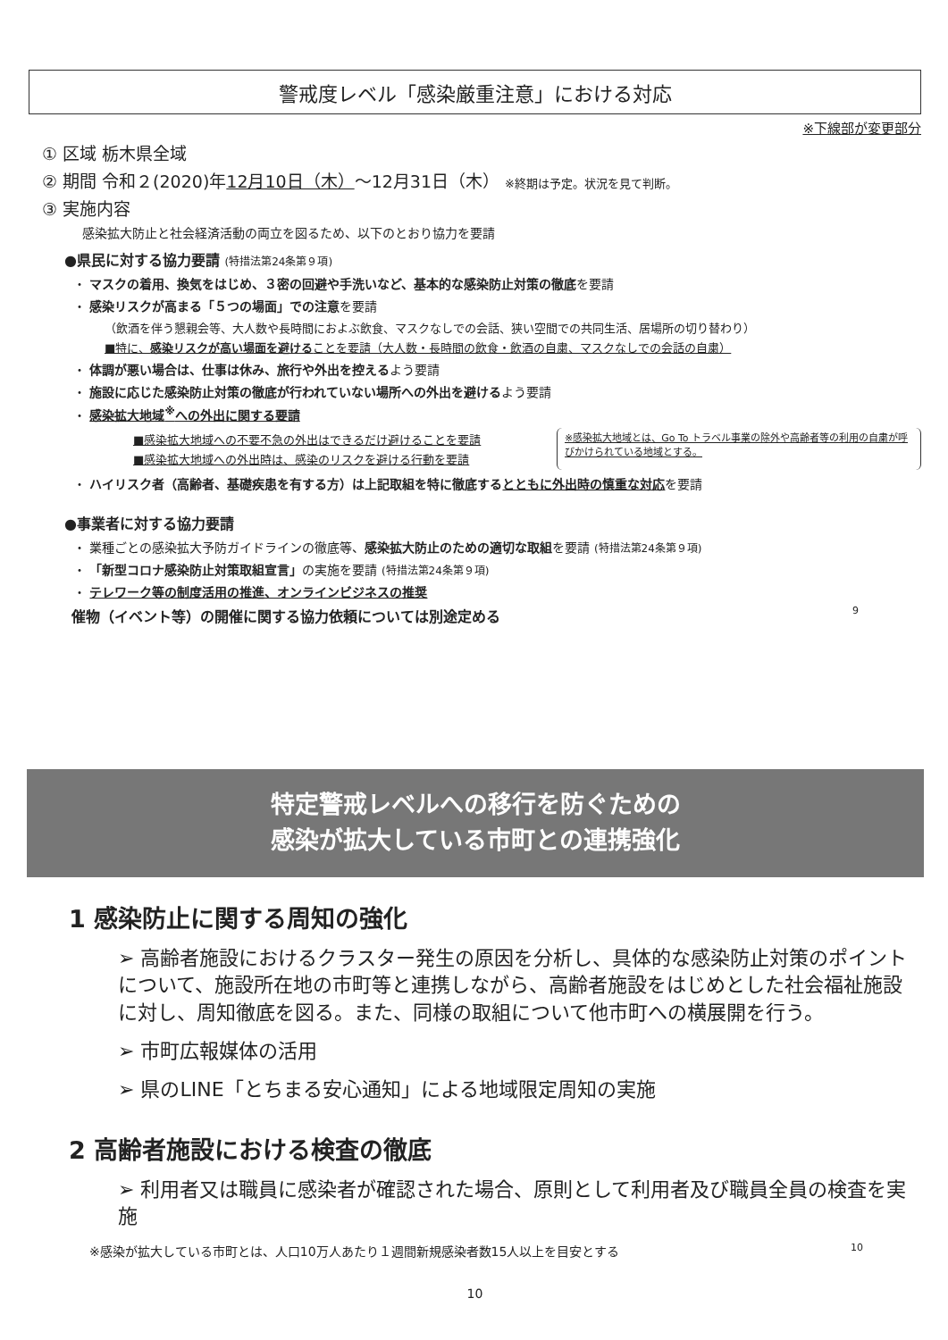警戒度レベル「感染厳重注意」における対応
※下線部が変更部分
① 区域 栃木県全域
② 期間 令和２(2020)年12月10日（木）～12月31日（木） ※終期は予定。状況を見て判断。
③ 実施内容
感染拡大防止と社会経済活動の両立を図るため、以下のとおり協力を要請
●県民に対する協力要請 (特措法第24条第９項)
・ マスクの着用、換気をはじめ、３密の回避や手洗いなど、基本的な感染防止対策の徹底を要請
・ 感染リスクが高まる「５つの場面」での注意を要請
（飲酒を伴う懇親会等、大人数や長時間におよぶ飲食、マスクなしでの会話、狭い空間での共同生活、居場所の切り替わり）
■特に、感染リスクが高い場面を避けることを要請（大人数・長時間の飲食・飲酒の自粛、マスクなしでの会話の自粛）
・ 体調が悪い場合は、仕事は休み、旅行や外出を控えるよう要請
・ 施設に応じた感染防止対策の徹底が行われていない場所への外出を避けるよう要請
・ 感染拡大地域<sup>※</sup>への外出に関する要請
■感染拡大地域への不要不急の外出はできるだけ避けることを要請
■感染拡大地域への外出時は、感染のリスクを避ける行動を要請
※感染拡大地域とは、Go To トラベル事業の除外や高齢者等の利用の自粛が呼びかけられている地域とする。
・ ハイリスク者（高齢者、基礎疾患を有する方）は上記取組を特に徹底するとともに外出時の慎重な対応を要請
●事業者に対する協力要請
・ 業種ごとの感染拡大予防ガイドラインの徹底等、感染拡大防止のための適切な取組を要請 (特措法第24条第９項)
・ 「新型コロナ感染防止対策取組宣言」の実施を要請 (特措法第24条第９項)
・ テレワーク等の制度活用の推進、オンラインビジネスの推奨
催物（イベント等）の開催に関する協力依頼については別途定める 9
特定警戒レベルへの移行を防ぐための
感染が拡大している市町との連携強化
1 感染防止に関する周知の強化
➢ 高齢者施設におけるクラスター発生の原因を分析し、具体的な感染防止対策のポイントについて、施設所在地の市町等と連携しながら、高齢者施設をはじめとした社会福祉施設に対し、周知徹底を図る。また、同様の取組について他市町への横展開を行う。
➢ 市町広報媒体の活用
➢ 県のLINE「とちまる安心通知」による地域限定周知の実施
2 高齢者施設における検査の徹底
➢ 利用者又は職員に感染者が確認された場合、原則として利用者及び職員全員の検査を実施
※感染が拡大している市町とは、人口10万人あたり１週間新規感染者数15人以上を目安とする 10
10